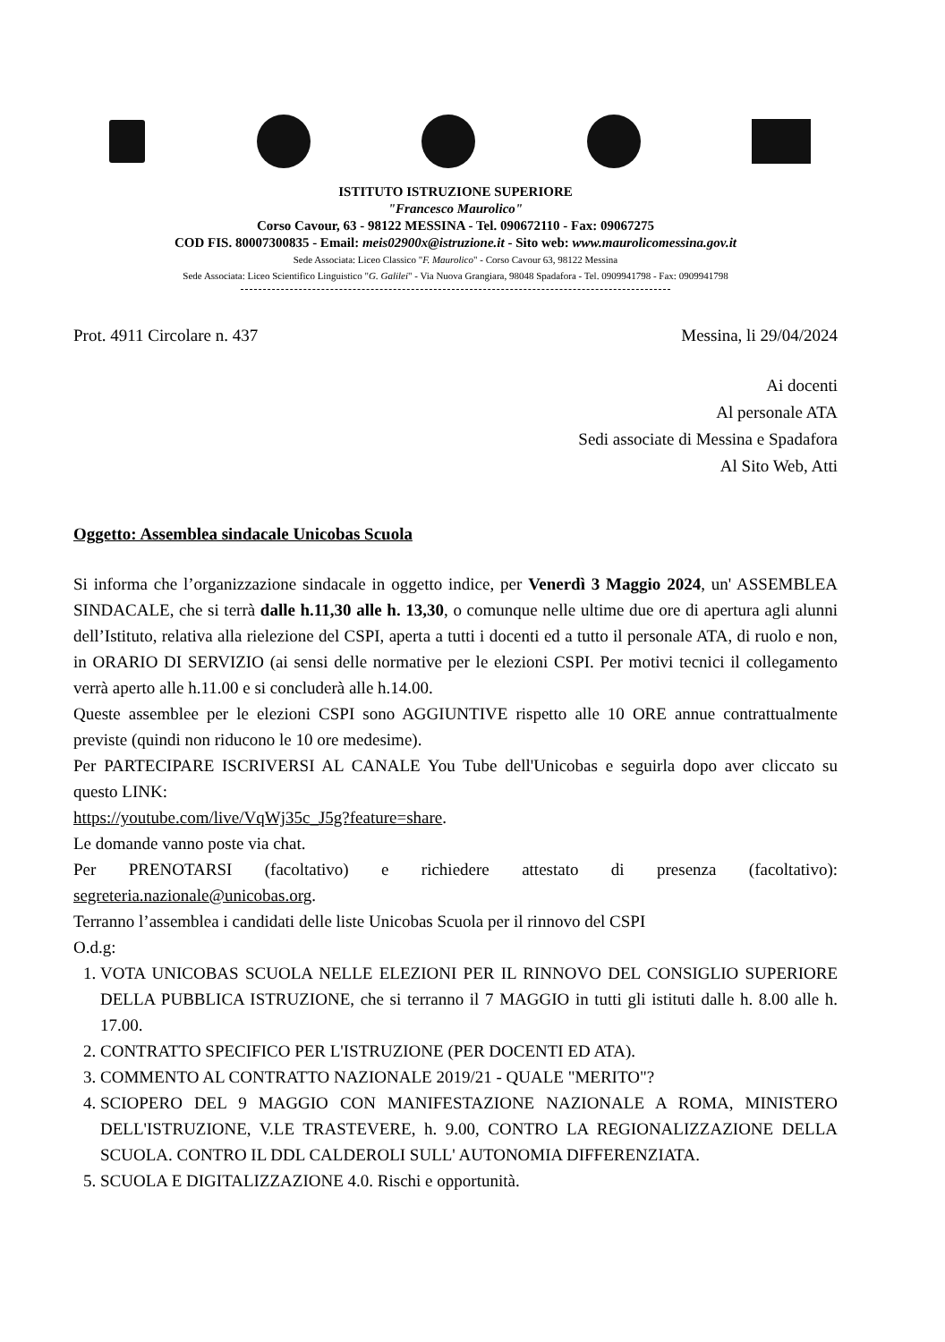ISTITUTO ISTRUZIONE SUPERIORE
"Francesco Maurolico"
Corso Cavour, 63 - 98122 MESSINA - Tel. 090672110 - Fax: 09067275
COD FIS. 80007300835 - Email: meis02900x@istruzione.it - Sito web: www.maurolicomessina.gov.it
Sede Associata: Liceo Classico "F. Maurolico" - Corso Cavour 63, 98122 Messina
Sede Associata: Liceo Scientifico Linguistico "G. Galilei" - Via Nuova Grangiara, 98048 Spadafora - Tel. 0909941798 - Fax: 0909941798
Prot. 4911 Circolare n. 437 Messina, li 29/04/2024
Ai docenti
Al personale ATA
Sedi associate di Messina e Spadafora
Al Sito Web, Atti
Oggetto: Assemblea sindacale Unicobas Scuola
Si informa che l’organizzazione sindacale in oggetto indice, per Venerdì 3 Maggio 2024, un' ASSEMBLEA SINDACALE, che si terrà dalle h.11,30 alle h. 13,30, o comunque nelle ultime due ore di apertura agli alunni dell’Istituto, relativa alla rielezione del CSPI, aperta a tutti i docenti ed a tutto il personale ATA, di ruolo e non, in ORARIO DI SERVIZIO (ai sensi delle normative per le elezioni CSPI. Per motivi tecnici il collegamento verrà aperto alle h.11.00 e si concluderà alle h.14.00.
Queste assemblee per le elezioni CSPI sono AGGIUNTIVE rispetto alle 10 ORE annue contrattualmente previste (quindi non riducono le 10 ore medesime).
Per PARTECIPARE ISCRIVERSI AL CANALE You Tube dell'Unicobas e seguirla dopo aver cliccato su questo LINK:
https://youtube.com/live/VqWj35c_J5g?feature=share.
Le domande vanno poste via chat.
Per PRENOTARSI (facoltativo) e richiedere attestato di presenza (facoltativo): segreteria.nazionale@unicobas.org.
Terranno l’assemblea i candidati delle liste Unicobas Scuola per il rinnovo del CSPI
O.d.g:
1. VOTA UNICOBAS SCUOLA NELLE ELEZIONI PER IL RINNOVO DEL CONSIGLIO SUPERIORE DELLA PUBBLICA ISTRUZIONE, che si terranno il 7 MAGGIO in tutti gli istituti dalle h. 8.00 alle h. 17.00.
2. CONTRATTO SPECIFICO PER L'ISTRUZIONE (PER DOCENTI ED ATA).
3. COMMENTO AL CONTRATTO NAZIONALE 2019/21 - QUALE "MERITO"?
4. SCIOPERO DEL 9 MAGGIO CON MANIFESTAZIONE NAZIONALE A ROMA, MINISTERO DELL'ISTRUZIONE, V.LE TRASTEVERE, h. 9.00, CONTRO LA REGIONALIZZAZIONE DELLA SCUOLA. CONTRO IL DDL CALDEROLI SULL' AUTONOMIA DIFFERENZIATA.
5. SCUOLA E DIGITALIZZAZIONE 4.0. Rischi e opportunità.